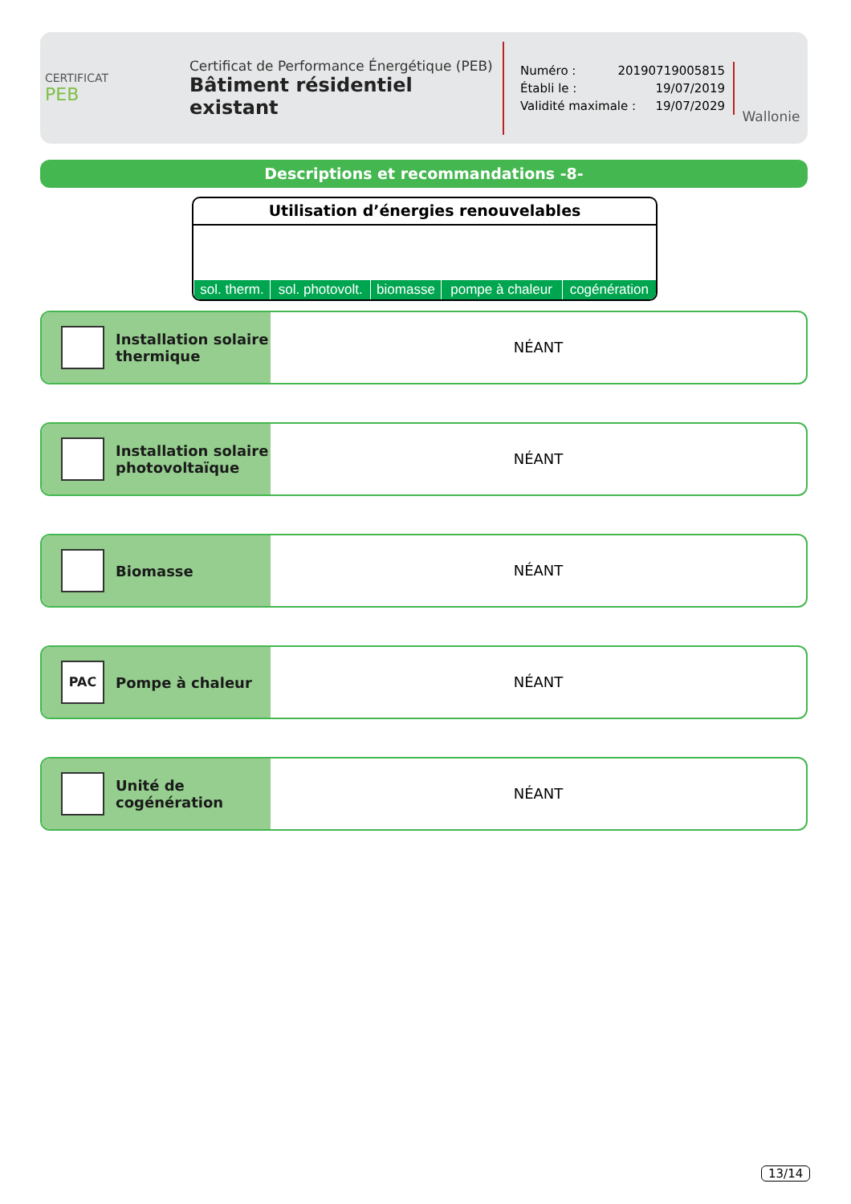CERTIFICAT
PEB
Certificat de Performance Énergétique (PEB)
Bâtiment résidentiel existant
Numéro : 20190719005815
Établi le : 19/07/2019
Validité maximale : 19/07/2029
Wallonie
Descriptions et recommandations -8-
Utilisation d’énergies renouvelables
| sol. therm. | sol. photovolt. | biomasse | pompe à chaleur | cogénération |
Installation solaire
thermique
NÉANT
Installation solaire
photovoltaïque
NÉANT
Biomasse
NÉANT
PAC
Pompe à chaleur
NÉANT
Unité de
cogénération
NÉANT
13/14